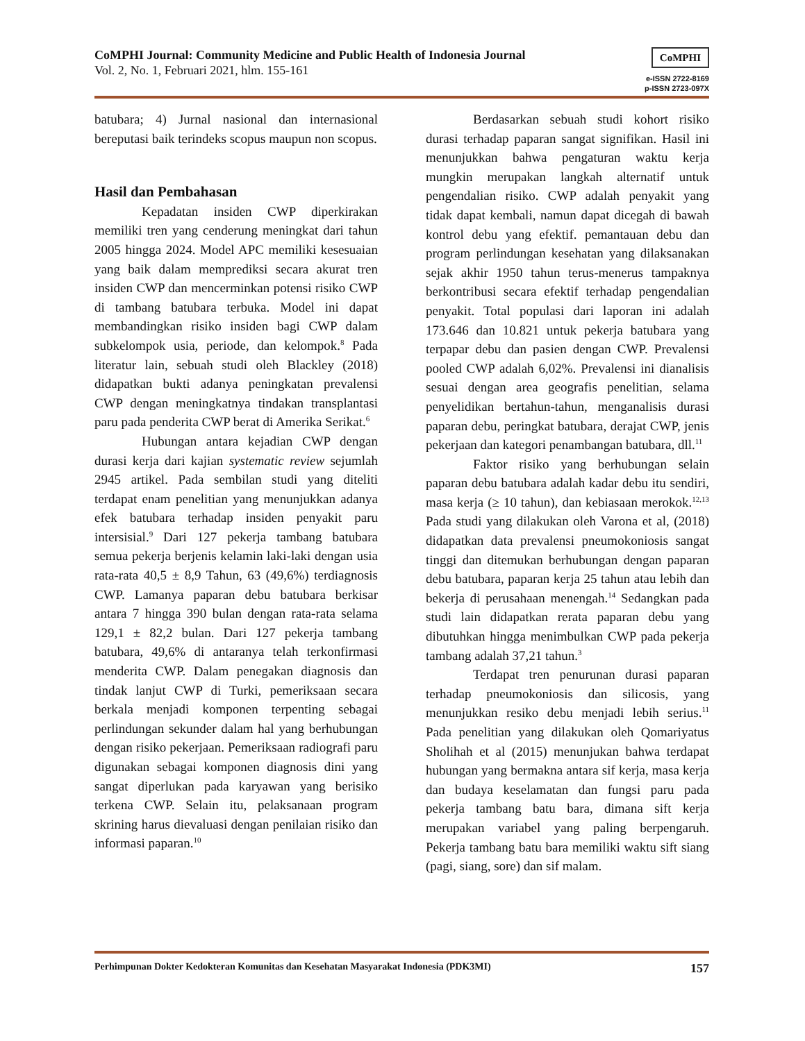CoMPHI Journal: Community Medicine and Public Health of Indonesia Journal
Vol. 2, No. 1, Februari 2021, hlm. 155-161
CoMPHI
e-ISSN 2722-8169
p-ISSN 2723-097X
batubara; 4) Jurnal nasional dan internasional bereputasi baik terindeks scopus maupun non scopus.
Hasil dan Pembahasan
Kepadatan insiden CWP diperkirakan memiliki tren yang cenderung meningkat dari tahun 2005 hingga 2024. Model APC memiliki kesesuaian yang baik dalam memprediksi secara akurat tren insiden CWP dan mencerminkan potensi risiko CWP di tambang batubara terbuka. Model ini dapat membandingkan risiko insiden bagi CWP dalam subkelompok usia, periode, dan kelompok.<sup>8</sup> Pada literatur lain, sebuah studi oleh Blackley (2018) didapatkan bukti adanya peningkatan prevalensi CWP dengan meningkatnya tindakan transplantasi paru pada penderita CWP berat di Amerika Serikat.<sup>6</sup>
Hubungan antara kejadian CWP dengan durasi kerja dari kajian systematic review sejumlah 2945 artikel. Pada sembilan studi yang diteliti terdapat enam penelitian yang menunjukkan adanya efek batubara terhadap insiden penyakit paru intersisial.<sup>9</sup> Dari 127 pekerja tambang batubara semua pekerja berjenis kelamin laki-laki dengan usia rata-rata 40,5 ± 8,9 Tahun, 63 (49,6%) terdiagnosis CWP. Lamanya paparan debu batubara berkisar antara 7 hingga 390 bulan dengan rata-rata selama 129,1 ± 82,2 bulan. Dari 127 pekerja tambang batubara, 49,6% di antaranya telah terkonfirmasi menderita CWP. Dalam penegakan diagnosis dan tindak lanjut CWP di Turki, pemeriksaan secara berkala menjadi komponen terpenting sebagai perlindungan sekunder dalam hal yang berhubungan dengan risiko pekerjaan. Pemeriksaan radiografi paru digunakan sebagai komponen diagnosis dini yang sangat diperlukan pada karyawan yang berisiko terkena CWP. Selain itu, pelaksanaan program skrining harus dievaluasi dengan penilaian risiko dan informasi paparan.<sup>10</sup>
Berdasarkan sebuah studi kohort risiko durasi terhadap paparan sangat signifikan. Hasil ini menunjukkan bahwa pengaturan waktu kerja mungkin merupakan langkah alternatif untuk pengendalian risiko. CWP adalah penyakit yang tidak dapat kembali, namun dapat dicegah di bawah kontrol debu yang efektif. pemantauan debu dan program perlindungan kesehatan yang dilaksanakan sejak akhir 1950 tahun terus-menerus tampaknya berkontribusi secara efektif terhadap pengendalian penyakit. Total populasi dari laporan ini adalah 173.646 dan 10.821 untuk pekerja batubara yang terpapar debu dan pasien dengan CWP. Prevalensi pooled CWP adalah 6,02%. Prevalensi ini dianalisis sesuai dengan area geografis penelitian, selama penyelidikan bertahun-tahun, menganalisis durasi paparan debu, peringkat batubara, derajat CWP, jenis pekerjaan dan kategori penambangan batubara, dll.<sup>11</sup>
Faktor risiko yang berhubungan selain paparan debu batubara adalah kadar debu itu sendiri, masa kerja (≥ 10 tahun), dan kebiasaan merokok.<sup>12,13</sup> Pada studi yang dilakukan oleh Varona et al, (2018) didapatkan data prevalensi pneumokoniosis sangat tinggi dan ditemukan berhubungan dengan paparan debu batubara, paparan kerja 25 tahun atau lebih dan bekerja di perusahaan menengah.<sup>14</sup> Sedangkan pada studi lain didapatkan rerata paparan debu yang dibutuhkan hingga menimbulkan CWP pada pekerja tambang adalah 37,21 tahun.<sup>3</sup>
Terdapat tren penurunan durasi paparan terhadap pneumokoniosis dan silicosis, yang menunjukkan resiko debu menjadi lebih serius.<sup>11</sup> Pada penelitian yang dilakukan oleh Qomariyatus Sholihah et al (2015) menunjukan bahwa terdapat hubungan yang bermakna antara sif kerja, masa kerja dan budaya keselamatan dan fungsi paru pada pekerja tambang batu bara, dimana sift kerja merupakan variabel yang paling berpengaruh. Pekerja tambang batu bara memiliki waktu sift siang (pagi, siang, sore) dan sif malam.
Perhimpunan Dokter Kedokteran Komunitas dan Kesehatan Masyarakat Indonesia (PDK3MI) 157